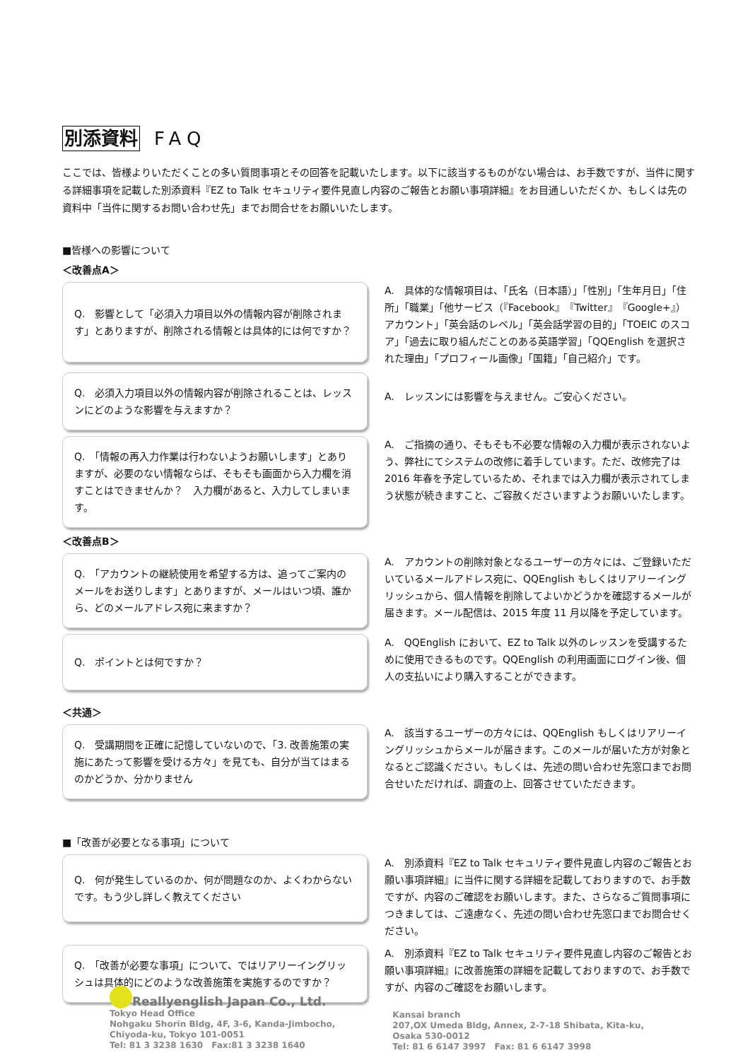別添資料 FAQ
ここでは、皆様よりいただくことの多い質問事項とその回答を記載いたします。以下に該当するものがない場合は、お手数ですが、当件に関する詳細事項を記載した別添資料『EZ to Talk セキュリティ要件見直し内容のご報告とお願い事項詳細』をお目通しいただくか、もしくは先の資料中「当件に関するお問い合わせ先」までお問合せをお願いいたします。
■皆様への影響について
＜改善点A＞
Q.　影響として「必須入力項目以外の情報内容が削除されます」とありますが、削除される情報とは具体的には何ですか？
A.　具体的な情報項目は、「氏名（日本語）」「性別」「生年月日」「住所」「職業」「他サービス（『Facebook』『Twitter』『Google+』）アカウント」「英会話のレベル」「英会話学習の目的」「TOEIC のスコア」「過去に取り組んだことのある英語学習」「QQEnglish を選択された理由」「プロフィール画像」「国籍」「自己紹介」です。
Q.　必須入力項目以外の情報内容が削除されることは、レッスンにどのような影響を与えますか？
A.　レッスンには影響を与えません。ご安心ください。
Q.　「情報の再入力作業は行わないようお願いします」とありますが、必要のない情報ならば、そもそも画面から入力欄を消すことはできませんか？　入力欄があると、入力してしまいます。
A.　ご指摘の通り、そもそも不必要な情報の入力欄が表示されないよう、弊社にてシステムの改修に着手しています。ただ、改修完了は 2016 年春を予定しているため、それまでは入力欄が表示されてしまう状態が続きますこと、ご容赦くださいますようお願いいたします。
＜改善点B＞
Q.　「アカウントの継続使用を希望する方は、追ってご案内のメールをお送りします」とありますが、メールはいつ頃、誰から、どのメールアドレス宛に来ますか？
A.　アカウントの削除対象となるユーザーの方々には、ご登録いただいているメールアドレス宛に、QQEnglish もしくはリアリーイングリッシュから、個人情報を削除してよいかどうかを確認するメールが届きます。メール配信は、2015 年度 11 月以降を予定しています。
Q.　ポイントとは何ですか？
A.　QQEnglish において、EZ to Talk 以外のレッスンを受講するために使用できるものです。QQEnglish の利用画面にログイン後、個人の支払いにより購入することができます。
＜共通＞
Q.　受講期間を正確に記憶していないので、「3. 改善施策の実施にあたって影響を受ける方々」を見ても、自分が当てはまるのかどうか、分かりません
A.　該当するユーザーの方々には、QQEnglish もしくはリアリーイングリッシュからメールが届きます。このメールが届いた方が対象となるとご認識ください。もしくは、先述の問い合わせ先窓口までお問合せいただければ、調査の上、回答させていただきます。
■「改善が必要となる事項」について
Q.　何が発生しているのか、何が問題なのか、よくわからないです。もう少し詳しく教えてください
A.　別添資料『EZ to Talk セキュリティ要件見直し内容のご報告とお願い事項詳細』に当件に関する詳細を記載しておりますので、お手数ですが、内容のご確認をお願いします。また、さらなるご質問事項につきましては、ご遠慮なく、先述の問い合わせ先窓口までお問合せください。
Q.　「改善が必要な事項」について、ではリアリーイングリッシュは具体的にどのような改善施策を実施するのですか？
A.　別添資料『EZ to Talk セキュリティ要件見直し内容のご報告とお願い事項詳細』に改善施策の詳細を記載しておりますので、お手数ですが、内容のご確認をお願いします。
Reallyenglish Japan Co., Ltd.
Tokyo Head Office
Nohgaku Shorin Bldg, 4F, 3-6, Kanda-Jimbocho,
Chiyoda-ku, Tokyo 101-0051
Tel: 81 3 3238 1630　Fax:81 3 3238 1640
Kansai branch
207,OX Umeda Bldg, Annex, 2-7-18 Shibata, Kita-ku,
Osaka 530-0012
Tel: 81 6 6147 3997　Fax: 81 6 6147 3998